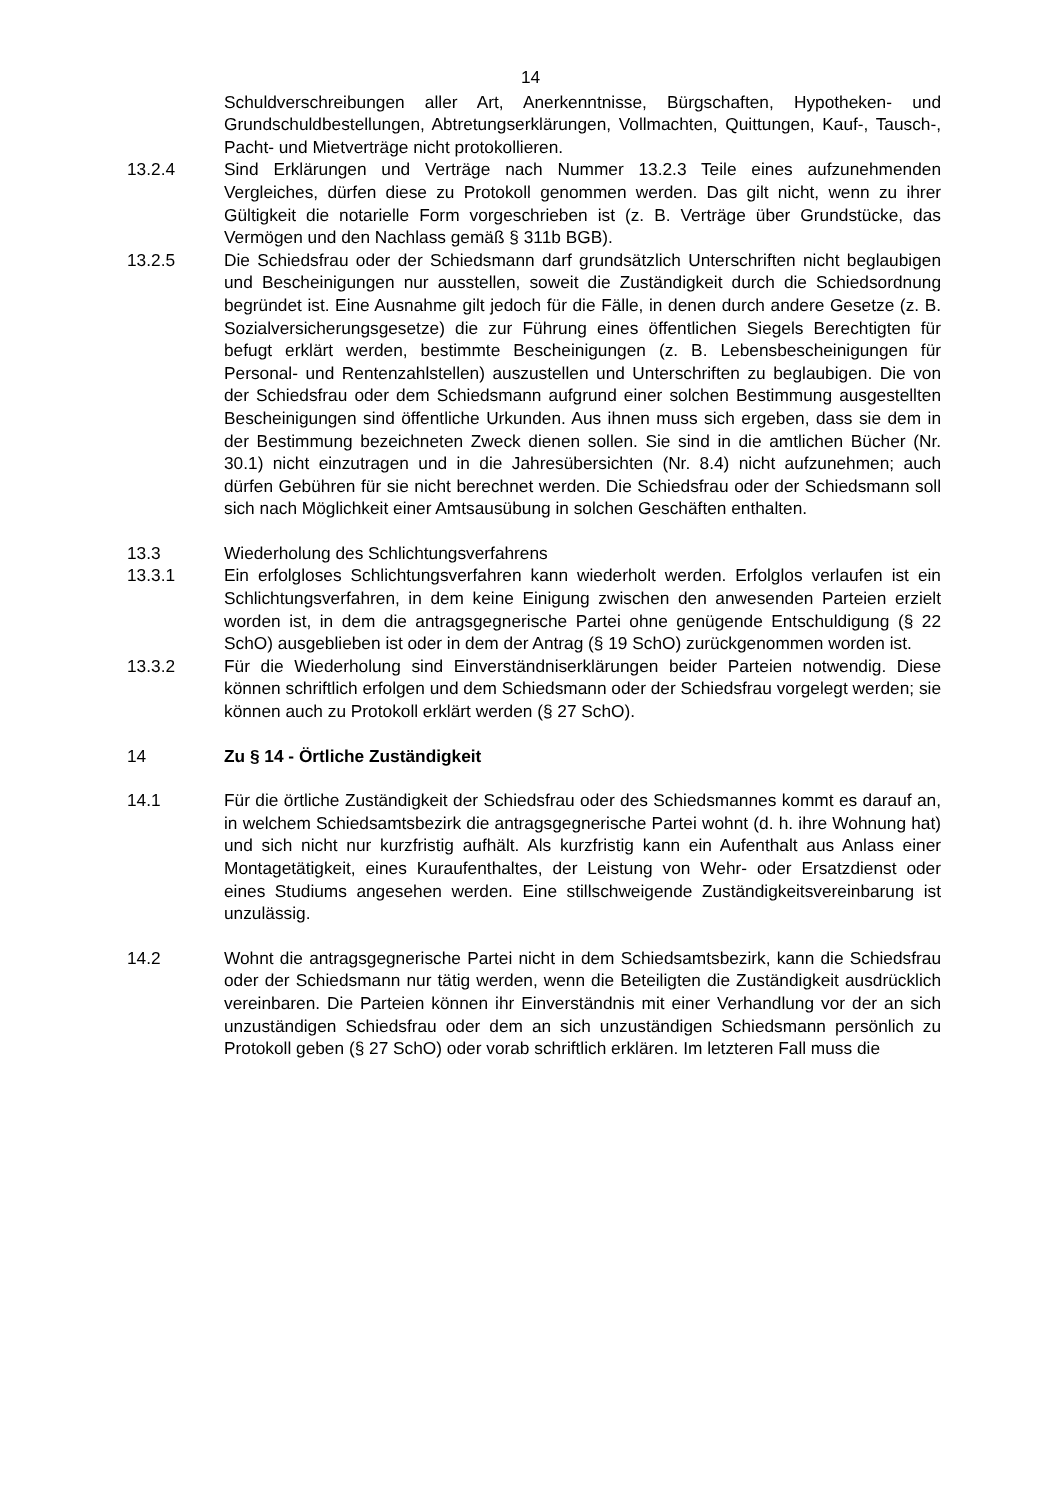14
Schuldverschreibungen aller Art, Anerkenntnisse, Bürgschaften, Hypotheken- und Grundschuldbestellungen, Abtretungserklärungen, Vollmachten, Quittungen, Kauf-, Tausch-, Pacht- und Mietverträge nicht protokollieren.
13.2.4 Sind Erklärungen und Verträge nach Nummer 13.2.3 Teile eines aufzunehmenden Vergleiches, dürfen diese zu Protokoll genommen werden. Das gilt nicht, wenn zu ihrer Gültigkeit die notarielle Form vorgeschrieben ist (z. B. Verträge über Grundstücke, das Vermögen und den Nachlass gemäß § 311b BGB).
13.2.5 Die Schiedsfrau oder der Schiedsmann darf grundsätzlich Unterschriften nicht beglaubigen und Bescheinigungen nur ausstellen, soweit die Zuständigkeit durch die Schiedsordnung begründet ist. Eine Ausnahme gilt jedoch für die Fälle, in denen durch andere Gesetze (z. B. Sozialversicherungsgesetze) die zur Führung eines öffentlichen Siegels Berechtigten für befugt erklärt werden, bestimmte Bescheinigungen (z. B. Lebensbescheinigungen für Personal- und Rentenzahlstellen) auszustellen und Unterschriften zu beglaubigen. Die von der Schiedsfrau oder dem Schiedsmann aufgrund einer solchen Bestimmung ausgestellten Bescheinigungen sind öffentliche Urkunden. Aus ihnen muss sich ergeben, dass sie dem in der Bestimmung bezeichneten Zweck dienen sollen. Sie sind in die amtlichen Bücher (Nr. 30.1) nicht einzutragen und in die Jahresübersichten (Nr. 8.4) nicht aufzunehmen; auch dürfen Gebühren für sie nicht berechnet werden. Die Schiedsfrau oder der Schiedsmann soll sich nach Möglichkeit einer Amtsausübung in solchen Geschäften enthalten.
13.3 Wiederholung des Schlichtungsverfahrens
13.3.1 Ein erfolgloses Schlichtungsverfahren kann wiederholt werden. Erfolglos verlaufen ist ein Schlichtungsverfahren, in dem keine Einigung zwischen den anwesenden Parteien erzielt worden ist, in dem die antragsgegnerische Partei ohne genügende Entschuldigung (§ 22 SchO) ausgeblieben ist oder in dem der Antrag (§ 19 SchO) zurückgenommen worden ist.
13.3.2 Für die Wiederholung sind Einverständniserklärungen beider Parteien notwendig. Diese können schriftlich erfolgen und dem Schiedsmann oder der Schiedsfrau vorgelegt werden; sie können auch zu Protokoll erklärt werden (§ 27 SchO).
14 Zu § 14 - Örtliche Zuständigkeit
14.1 Für die örtliche Zuständigkeit der Schiedsfrau oder des Schiedsmannes kommt es darauf an, in welchem Schiedsamtsbezirk die antragsgegnerische Partei wohnt (d. h. ihre Wohnung hat) und sich nicht nur kurzfristig aufhält. Als kurzfristig kann ein Aufenthalt aus Anlass einer Montagetätigkeit, eines Kuraufenthaltes, der Leistung von Wehr- oder Ersatzdienst oder eines Studiums angesehen werden. Eine stillschweigende Zuständigkeitsvereinbarung ist unzulässig.
14.2 Wohnt die antragsgegnerische Partei nicht in dem Schiedsamtsbezirk, kann die Schiedsfrau oder der Schiedsmann nur tätig werden, wenn die Beteiligten die Zuständigkeit ausdrücklich vereinbaren. Die Parteien können ihr Einverständnis mit einer Verhandlung vor der an sich unzuständigen Schiedsfrau oder dem an sich unzuständigen Schiedsmann persönlich zu Protokoll geben (§ 27 SchO) oder vorab schriftlich erklären. Im letzteren Fall muss die